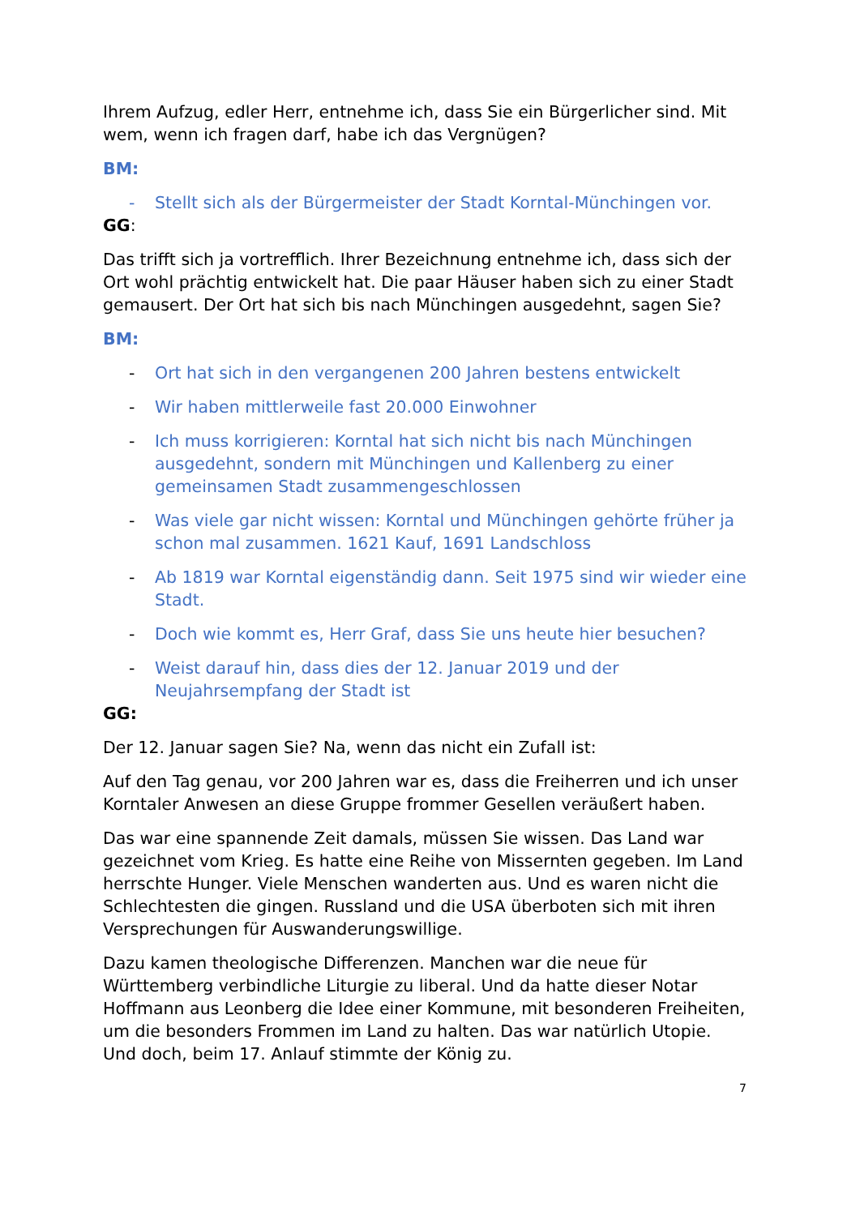Ihrem Aufzug, edler Herr, entnehme ich, dass Sie ein Bürgerlicher sind. Mit wem, wenn ich fragen darf, habe ich das Vergnügen?
BM:
- Stellt sich als der Bürgermeister der Stadt Korntal-Münchingen vor.
GG:
Das trifft sich ja vortrefflich. Ihrer Bezeichnung entnehme ich, dass sich der Ort wohl prächtig entwickelt hat. Die paar Häuser haben sich zu einer Stadt gemausert. Der Ort hat sich bis nach Münchingen ausgedehnt, sagen Sie?
BM:
- Ort hat sich in den vergangenen 200 Jahren bestens entwickelt
- Wir haben mittlerweile fast 20.000 Einwohner
- Ich muss korrigieren: Korntal hat sich nicht bis nach Münchingen ausgedehnt, sondern mit Münchingen und Kallenberg zu einer gemeinsamen Stadt zusammengeschlossen
- Was viele gar nicht wissen: Korntal und Münchingen gehörte früher ja schon mal zusammen. 1621 Kauf, 1691 Landschloss
- Ab 1819 war Korntal eigenständig dann. Seit 1975 sind wir wieder eine Stadt.
- Doch wie kommt es, Herr Graf, dass Sie uns heute hier besuchen?
- Weist darauf hin, dass dies der 12. Januar 2019 und der Neujahrsempfang der Stadt ist
GG:
Der 12. Januar sagen Sie? Na, wenn das nicht ein Zufall ist:
Auf den Tag genau, vor 200 Jahren war es, dass die Freiherren und ich unser Korntaler Anwesen an diese Gruppe frommer Gesellen veräußert haben.
Das war eine spannende Zeit damals, müssen Sie wissen. Das Land war gezeichnet vom Krieg. Es hatte eine Reihe von Missernten gegeben. Im Land herrschte Hunger. Viele Menschen wanderten aus. Und es waren nicht die Schlechtesten die gingen. Russland und die USA überboten sich mit ihren Versprechungen für Auswanderungswillige.
Dazu kamen theologische Differenzen. Manchen war die neue für Württemberg verbindliche Liturgie zu liberal. Und da hatte dieser Notar Hoffmann aus Leonberg die Idee einer Kommune, mit besonderen Freiheiten, um die besonders Frommen im Land zu halten. Das war natürlich Utopie. Und doch, beim 17. Anlauf stimmte der König zu.
7